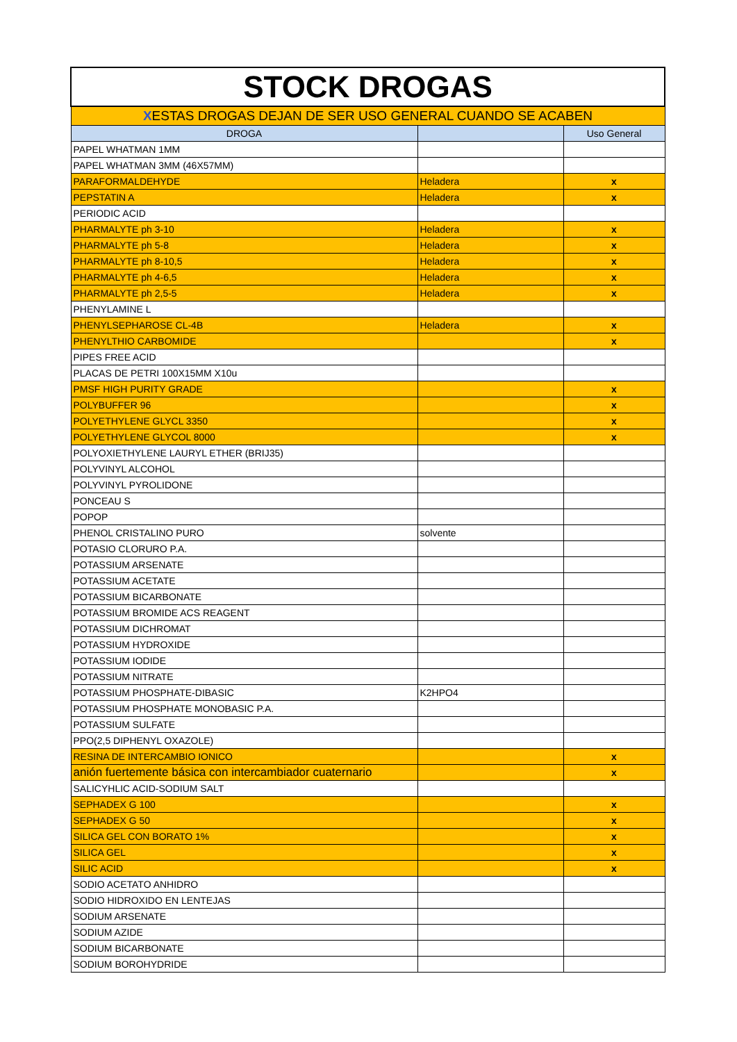| STOCK DROGAS | | |
| X ESTAS DROGAS DEJAN DE SER USO GENERAL CUANDO SE ACABEN | | |
| DROGA | | Uso General |
| PAPEL WHATMAN 1MM | | |
| PAPEL WHATMAN 3MM (46X57MM) | | |
| PARAFORMALDEHYDE | Heladera | x |
| PEPSTATIN A | Heladera | x |
| PERIODIC ACID | | |
| PHARMALYTE ph 3-10 | Heladera | x |
| PHARMALYTE ph 5-8 | Heladera | x |
| PHARMALYTE ph 8-10,5 | Heladera | x |
| PHARMALYTE ph 4-6,5 | Heladera | x |
| PHARMALYTE ph 2,5-5 | Heladera | x |
| PHENYLAMINE L | | |
| PHENYLSEPHAROSE CL-4B | Heladera | x |
| PHENYLTHIO CARBOMIDE | | x |
| PIPES FREE ACID | | |
| PLACAS DE PETRI 100X15MM X10u | | |
| PMSF HIGH PURITY GRADE | | x |
| POLYBUFFER 96 | | x |
| POLYETHYLENE GLYCL 3350 | | x |
| POLYETHYLENE GLYCOL 8000 | | x |
| POLYOXIETHYLENE LAURYL ETHER (BRIJ35) | | |
| POLYVINYL ALCOHOL | | |
| POLYVINYL PYROLIDONE | | |
| PONCEAU S | | |
| POPOP | | |
| PHENOL CRISTALINO PURO | solvente | |
| POTASIO CLORURO P.A. | | |
| POTASSIUM ARSENATE | | |
| POTASSIUM ACETATE | | |
| POTASSIUM BICARBONATE | | |
| POTASSIUM BROMIDE ACS REAGENT | | |
| POTASSIUM DICHROMAT | | |
| POTASSIUM HYDROXIDE | | |
| POTASSIUM IODIDE | | |
| POTASSIUM NITRATE | | |
| POTASSIUM PHOSPHATE-DIBASIC | K2HPO4 | |
| POTASSIUM PHOSPHATE MONOBASIC P.A. | | |
| POTASSIUM SULFATE | | |
| PPO(2,5 DIPHENYL OXAZOLE) | | |
| RESINA DE INTERCAMBIO IONICO | | x |
| anión fuertemente básica con intercambiador cuaternario | | x |
| SALICYHLIC ACID-SODIUM SALT | | |
| SEPHADEX G 100 | | x |
| SEPHADEX G 50 | | x |
| SILICA GEL CON BORATO 1% | | x |
| SILICA GEL | | x |
| SILIC ACID | | x |
| SODIO ACETATO ANHIDRO | | |
| SODIO HIDROXIDO EN LENTEJAS | | |
| SODIUM ARSENATE | | |
| SODIUM AZIDE | | |
| SODIUM BICARBONATE | | |
| SODIUM BOROHYDRIDE | | |